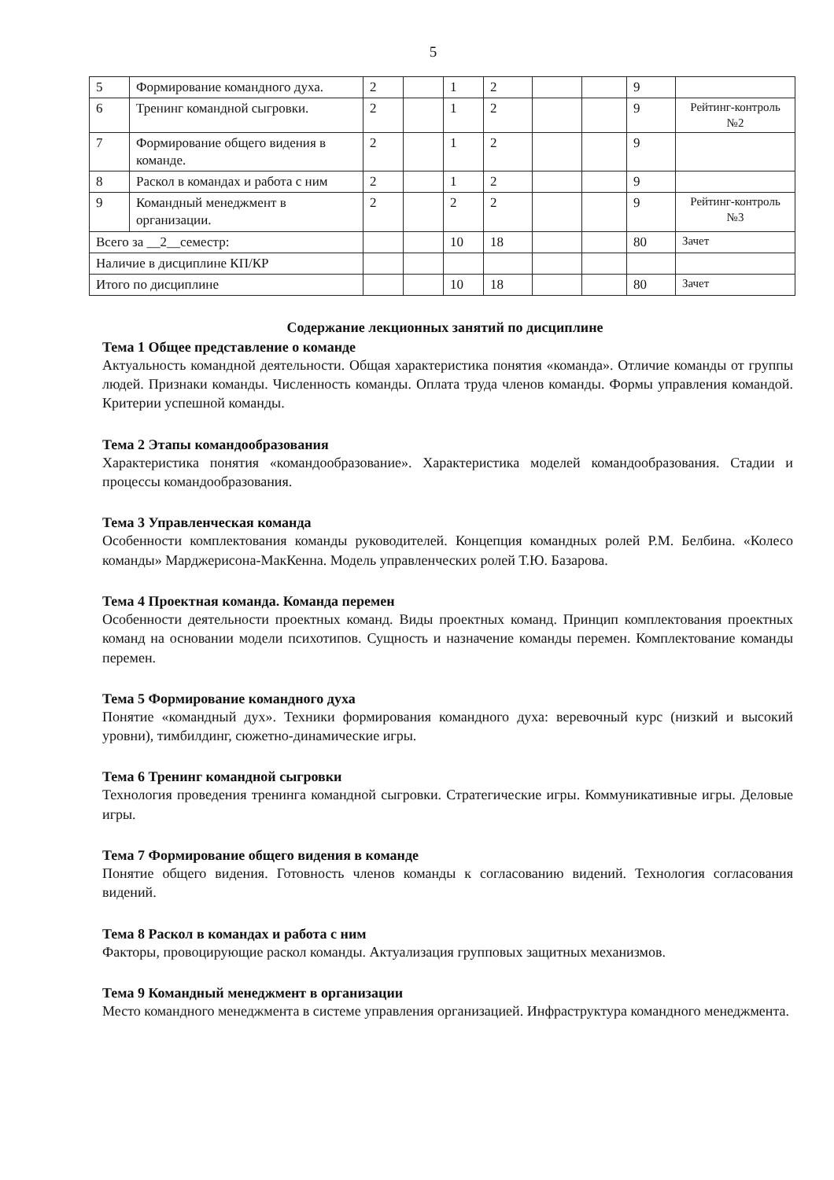5
| 5 | Формирование командного духа. | 2 | | 1 | 2 | | | 9 | |
| 6 | Тренинг командной сыгровки. | 2 | | 1 | 2 | | | 9 | Рейтинг-контроль №2 |
| 7 | Формирование общего видения в команде. | 2 | | 1 | 2 | | | 9 | |
| 8 | Раскол в командах и работа с ним | 2 | | 1 | 2 | | | 9 | |
| 9 | Командный менеджмент в организации. | 2 | | 2 | 2 | | | 9 | Рейтинг-контроль №3 |
| Всего за __2__семестр: | | | | 10 | 18 | | | 80 | Зачет |
| Наличие в дисциплине КП/КР | | | | | | | | | |
| Итого по дисциплине | | | | 10 | 18 | | | 80 | Зачет |
Содержание лекционных занятий по дисциплине
Тема 1 Общее представление о команде
Актуальность командной деятельности. Общая характеристика понятия «команда». Отличие команды от группы людей. Признаки команды. Численность команды. Оплата труда членов команды. Формы управления командой. Критерии успешной команды.
Тема 2 Этапы командообразования
Характеристика понятия «командообразование». Характеристика моделей командообразования. Стадии и процессы командообразования.
Тема 3 Управленческая команда
Особенности комплектования команды руководителей. Концепция командных ролей Р.М. Белбина. «Колесо команды» Марджерисона-МакКенна. Модель управленческих ролей Т.Ю. Базарова.
Тема 4 Проектная команда. Команда перемен
Особенности деятельности проектных команд. Виды проектных команд. Принцип комплектования проектных команд на основании модели психотипов. Сущность и назначение команды перемен. Комплектование команды перемен.
Тема 5 Формирование командного духа
Понятие «командный дух». Техники формирования командного духа: веревочный курс (низкий и высокий уровни), тимбилдинг, сюжетно-динамические игры.
Тема 6 Тренинг командной сыгровки
Технология проведения тренинга командной сыгровки. Стратегические игры. Коммуникативные игры. Деловые игры.
Тема 7 Формирование общего видения в команде
Понятие общего видения. Готовность членов команды к согласованию видений. Технология согласования видений.
Тема 8 Раскол в командах и работа с ним
Факторы, провоцирующие раскол команды. Актуализация групповых защитных механизмов.
Тема 9 Командный менеджмент в организации
Место командного менеджмента в системе управления организацией. Инфраструктура командного менеджмента.